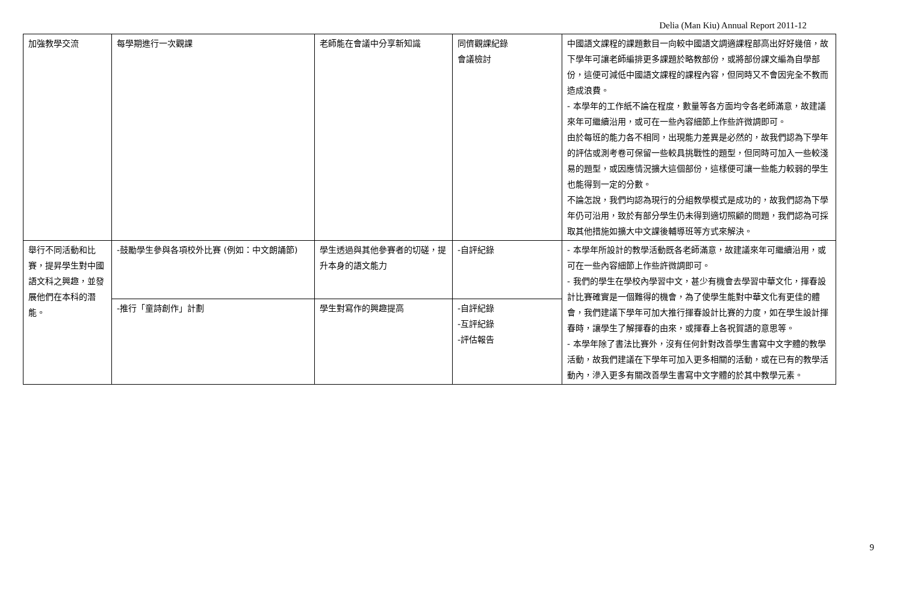Delia (Man Kiu) Annual Report 2011-12
| 加強教學交流 | 每學期進行一次觀課 | 老師能在會議中分享新知識 | 同儕觀課紀錄 會議檢討 | 中國語文課程的課題數目一向較中國語文調適課程部高出好好幾倍，故下學年可讓老師編排更多課題於略教部份，或將部份課文編為自學部份，這便可減低中國語文課程的課程內容，但同時又不會因完全不教而造成浪費。 - 本學年的工作紙不論在程度，數量等各方面均令各老師滿意，故建議來年可繼續沿用，或可在一些內容細節上作些許微調即可。 由於每班的能力各不相同，出現能力差異是必然的，故我們認為下學年的評估或測考卷可保留一些較具挑戰性的題型，但同時可加入一些較淺易的題型，或因應情況擴大這個部份，這樣便可讓一些能力較弱的學生也能得到一定的分數。 不論怎說，我們均認為現行的分組教學模式是成功的，故我們認為下學年仍可沿用，致於有部分學生仍未得到適切照顧的問題，我們認為可採取其他措施如擴大中文課後輔導班等方式來解決。 |
| 舉行不同活動和比賽，提昇學生對中國語文科之興趣，並發展他們在本科的潛能。 | -鼓勵學生參與各項校外比賽 (例如：中文朗誦節) | 學生透過與其他參賽者的切磋，提升本身的語文能力 | -自評紀錄 | - 本學年所設計的教學活動既各老師滿意，故建議來年可繼續沿用，或可在一些內容細節上作些許微調即可。 - 我們的學生在學校內學習中文，甚少有機會去學習中華文化，揮春設計比賽確實是一個難得的機會，為了使學生能對中華文化有更佳的體會，我們建議下學年可加大推行揮春設計比賽的力度，如在學生設計揮春時，讓學生了解揮春的由來，或揮春上各祝賀語的意思等。 - 本學年除了書法比賽外，沒有任何針對改善學生書寫中文字體的教學活動，故我們建議在下學年可加入更多相關的活動，或在已有的教學活動內，滲入更多有關改善學生書寫中文字體的於其中教學元素。 |
| | -推行「童詩創作」計劃 | 學生對寫作的興趣提高 | -自評紀錄 -互評紀錄 -評估報告 | |
9